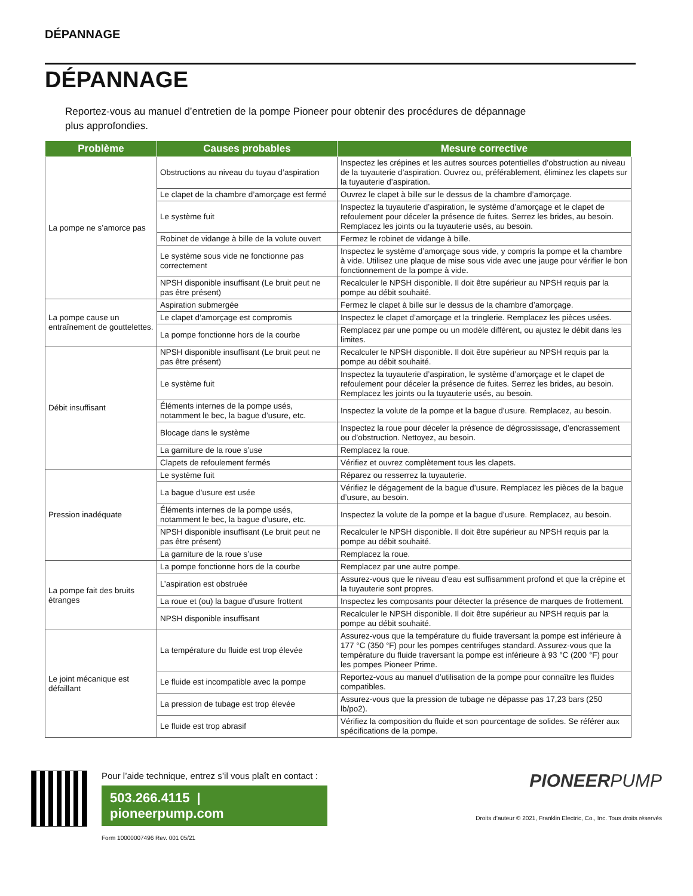DÉPANNAGE
DÉPANNAGE
Reportez-vous au manuel d’entretien de la pompe Pioneer pour obtenir des procédures de dépannage plus approfondies.
| Problème | Causes probables | Mesure corrective |
| --- | --- | --- |
| La pompe ne s’amorce pas | Obstructions au niveau du tuyau d’aspiration | Inspectez les crépines et les autres sources potentielles d’obstruction au niveau de la tuyauterie d’aspiration. Ouvrez ou, préférablement, éliminez les clapets sur la tuyauterie d’aspiration. |
| | Le clapet de la chambre d’amorçage est fermé | Ouvrez le clapet à bille sur le dessus de la chambre d’amorçage. |
| | Le système fuit | Inspectez la tuyauterie d’aspiration, le système d’amorçage et le clapet de refoulement pour déceler la présence de fuites. Serrez les brides, au besoin. Remplacez les joints ou la tuyauterie usés, au besoin. |
| | Robinet de vidange à bille de la volute ouvert | Fermez le robinet de vidange à bille. |
| | Le système sous vide ne fonctionne pas correctement | Inspectez le système d’amorçage sous vide, y compris la pompe et la chambre à vide. Utilisez une plaque de mise sous vide avec une jauge pour vérifier le bon fonctionnement de la pompe à vide. |
| | NPSH disponible insuffisant (Le bruit peut ne pas être présent) | Recalculer le NPSH disponible. Il doit être supérieur au NPSH requis par la pompe au débit souhaité. |
| La pompe cause un entraînement de gouttelettes. | Aspiration submergée | Fermez le clapet à bille sur le dessus de la chambre d’amorçage. |
| | Le clapet d’amorçage est compromis | Inspectez le clapet d’amorçage et la tringlerie. Remplacez les pièces usées. |
| | La pompe fonctionne hors de la courbe | Remplacez par une pompe ou un modèle différent, ou ajustez le débit dans les limites. |
| Débit insuffisant | NPSH disponible insuffisant (Le bruit peut ne pas être présent) | Recalculer le NPSH disponible. Il doit être supérieur au NPSH requis par la pompe au débit souhaité. |
| | Le système fuit | Inspectez la tuyauterie d’aspiration, le système d’amorçage et le clapet de refoulement pour déceler la présence de fuites. Serrez les brides, au besoin. Remplacez les joints ou la tuyauterie usés, au besoin. |
| | Éléments internes de la pompe usés, notamment le bec, la bague d’usure, etc. | Inspectez la volute de la pompe et la bague d’usure. Remplacez, au besoin. |
| | Blocage dans le système | Inspectez la roue pour déceler la présence de dégrossissage, d’encrassement ou d’obstruction. Nettoyez, au besoin. |
| | La garniture de la roue s’use | Remplacez la roue. |
| | Clapets de refoulement fermés | Vérifiez et ouvrez complètement tous les clapets. |
| Pression inadéquate | Le système fuit | Réparez ou resserrez la tuyauterie. |
| | La bague d’usure est usée | Vérifiez le dégagement de la bague d’usure. Remplacez les pièces de la bague d’usure, au besoin. |
| | Éléments internes de la pompe usés, notamment le bec, la bague d’usure, etc. | Inspectez la volute de la pompe et la bague d’usure. Remplacez, au besoin. |
| | NPSH disponible insuffisant (Le bruit peut ne pas être présent) | Recalculer le NPSH disponible. Il doit être supérieur au NPSH requis par la pompe au débit souhaité. |
| | La garniture de la roue s’use | Remplacez la roue. |
| La pompe fait des bruits étranges | La pompe fonctionne hors de la courbe | Remplacez par une autre pompe. |
| | L’aspiration est obstruée | Assurez-vous que le niveau d’eau est suffisamment profond et que la crépine et la tuyauterie sont propres. |
| | La roue et (ou) la bague d’usure frottent | Inspectez les composants pour détecter la présence de marques de frottement. |
| | NPSH disponible insuffisant | Recalculer le NPSH disponible. Il doit être supérieur au NPSH requis par la pompe au débit souhaité. |
| Le joint mécanique est défaillant | La température du fluide est trop élevée | Assurez-vous que la température du fluide traversant la pompe est inférieure à 177 °C (350 °F) pour les pompes centrifuges standard. Assurez-vous que la température du fluide traversant la pompe est inférieure à 93 °C (200 °F) pour les pompes Pioneer Prime. |
| | Le fluide est incompatible avec la pompe | Reportez-vous au manuel d’utilisation de la pompe pour connaître les fluides compatibles. |
| | La pression de tubage est trop élevée | Assurez-vous que la pression de tubage ne dépasse pas 17,23 bars (250 lb/po2). |
| | Le fluide est trop abrasif | Vérifiez la composition du fluide et son pourcentage de solides. Se référer aux spécifications de la pompe. |
Pour l’aide technique, entrez s’il vous plaît en contact :
503.266.4115 | pioneerpump.com
Form 10000007496 Rev. 001 05/21
PIONEER PUMP
Droits d’auteur © 2021, Franklin Electric, Co., Inc. Tous droits réservés